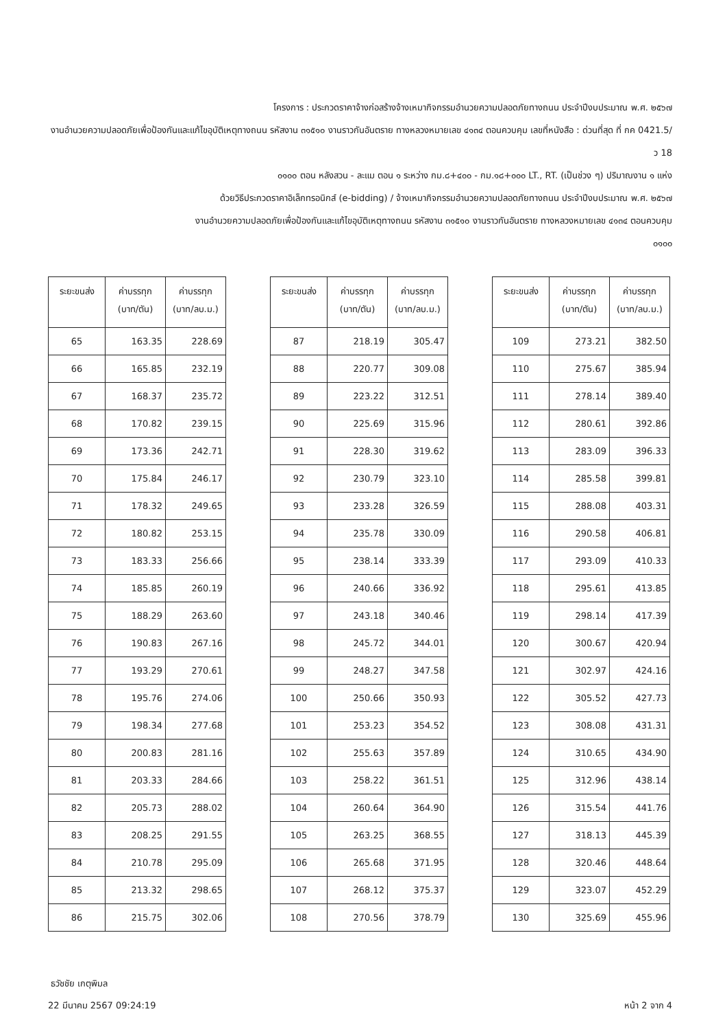โครงการ : ประกวดราคาจ้างก่อสร้างจ้างเหมากิจกรรมอำนวยความปลอดภัยทางถนน ประจำปีงบประมาณ พ.ศ. ๒๕๖๗
งานอำนวยความปลอดภัยเพื่อป้องกันและแก้ไขอุบัติเหตุทางถนน รหัสงาน ๓๑๕๑๐ งานราวกันอันตราย ทางหลวงหมายเลข ๔๑๓๔ ตอนควบคุม เลขที่หนังสือ : ด่วนที่สุด ที่ กค 0421.5/ว 18
๐๑๐๐ ตอน หลังสวน - ละแม ตอน ๑ ระหว่าง กม.๘+๔๐๐ - กม.๑๘+๐๐๐ LT., RT. (เป็นช่วง ๆ) ปริมาณงาน ๑ แห่ง
ด้วยวิธีประกวดราคาอิเล็กทรอนิกส์ (e-bidding) / จ้างเหมากิจกรรมอำนวยความปลอดภัยทางถนน ประจำปีงบประมาณ พ.ศ. ๒๕๖๗
งานอำนวยความปลอดภัยเพื่อป้องกันและแก้ไขอุบัติเหตุทางถนน รหัสงาน ๓๑๕๑๐ งานราวกันอันตราย ทางหลวงหมายเลข ๔๑๓๔ ตอนควบคุม
๐๑๐๐
| ระยะขนส่ง | ค่าบรรทุก (บาท/ตัน) | ค่าบรรทุก (บาท/ลบ.ม.) |
| --- | --- | --- |
| 65 | 163.35 | 228.69 |
| 66 | 165.85 | 232.19 |
| 67 | 168.37 | 235.72 |
| 68 | 170.82 | 239.15 |
| 69 | 173.36 | 242.71 |
| 70 | 175.84 | 246.17 |
| 71 | 178.32 | 249.65 |
| 72 | 180.82 | 253.15 |
| 73 | 183.33 | 256.66 |
| 74 | 185.85 | 260.19 |
| 75 | 188.29 | 263.60 |
| 76 | 190.83 | 267.16 |
| 77 | 193.29 | 270.61 |
| 78 | 195.76 | 274.06 |
| 79 | 198.34 | 277.68 |
| 80 | 200.83 | 281.16 |
| 81 | 203.33 | 284.66 |
| 82 | 205.73 | 288.02 |
| 83 | 208.25 | 291.55 |
| 84 | 210.78 | 295.09 |
| 85 | 213.32 | 298.65 |
| 86 | 215.75 | 302.06 |
| ระยะขนส่ง | ค่าบรรทุก (บาท/ตัน) | ค่าบรรทุก (บาท/ลบ.ม.) |
| --- | --- | --- |
| 87 | 218.19 | 305.47 |
| 88 | 220.77 | 309.08 |
| 89 | 223.22 | 312.51 |
| 90 | 225.69 | 315.96 |
| 91 | 228.30 | 319.62 |
| 92 | 230.79 | 323.10 |
| 93 | 233.28 | 326.59 |
| 94 | 235.78 | 330.09 |
| 95 | 238.14 | 333.39 |
| 96 | 240.66 | 336.92 |
| 97 | 243.18 | 340.46 |
| 98 | 245.72 | 344.01 |
| 99 | 248.27 | 347.58 |
| 100 | 250.66 | 350.93 |
| 101 | 253.23 | 354.52 |
| 102 | 255.63 | 357.89 |
| 103 | 258.22 | 361.51 |
| 104 | 260.64 | 364.90 |
| 105 | 263.25 | 368.55 |
| 106 | 265.68 | 371.95 |
| 107 | 268.12 | 375.37 |
| 108 | 270.56 | 378.79 |
| ระยะขนส่ง | ค่าบรรทุก (บาท/ตัน) | ค่าบรรทุก (บาท/ลบ.ม.) |
| --- | --- | --- |
| 109 | 273.21 | 382.50 |
| 110 | 275.67 | 385.94 |
| 111 | 278.14 | 389.40 |
| 112 | 280.61 | 392.86 |
| 113 | 283.09 | 396.33 |
| 114 | 285.58 | 399.81 |
| 115 | 288.08 | 403.31 |
| 116 | 290.58 | 406.81 |
| 117 | 293.09 | 410.33 |
| 118 | 295.61 | 413.85 |
| 119 | 298.14 | 417.39 |
| 120 | 300.67 | 420.94 |
| 121 | 302.97 | 424.16 |
| 122 | 305.52 | 427.73 |
| 123 | 308.08 | 431.31 |
| 124 | 310.65 | 434.90 |
| 125 | 312.96 | 438.14 |
| 126 | 315.54 | 441.76 |
| 127 | 318.13 | 445.39 |
| 128 | 320.46 | 448.64 |
| 129 | 323.07 | 452.29 |
| 130 | 325.69 | 455.96 |
ธวัชชัย เกตุพิมล
22 มีนาคม 2567 09:24:19 หน้า 2 จาก 4